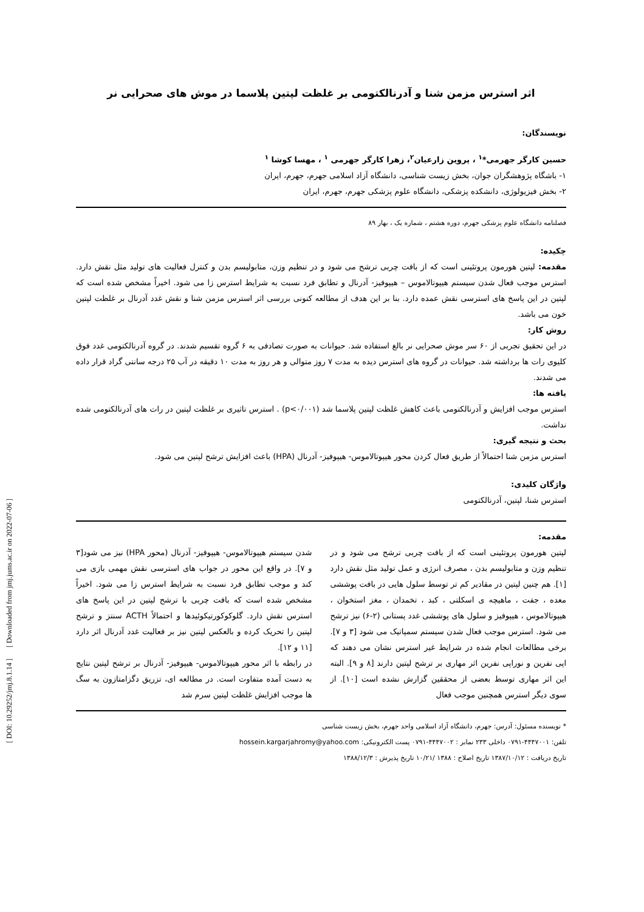اثر استرس مزمن شنا و آدرنالکتومی بر غلظت لپتین پلاسما در موش های صحرایی نر
نویسندگان:
حسین کارگر جهرمی*<sup>۱</sup> ، پروین زارعیان<sup>۲</sup>، زهرا کارگر جهرمی <sup>۱</sup> ، مهسا کوشا <sup>۱</sup>
۱- باشگاه پژوهشگران جوان، بخش زیست شناسی، دانشگاه آزاد اسلامی جهرم، جهرم، ایران
۲- بخش فیزیولوژی، دانشکده پزشکی، دانشگاه علوم پزشکی جهرم، جهرم، ایران
فصلنامه دانشگاه علوم پزشکی جهرم، دوره هشتم ، شماره یک ، بهار ۸۹
چکیده:
مقدمه: لپتین هورمون پروتئینی است که از بافت چربی ترشح می شود و در تنظیم وزن، متابولیسم بدن و کنترل فعالیت های تولید مثل نقش دارد. استرس موجب فعال شدن سیستم هیپوتالاموس – هیپوفیز- آدرنال و تطابق فرد نسبت به شرایط استرس زا می شود. اخیراً مشخص شده است که لپتین در این پاسخ های استرسی نقش عمده دارد. بنا بر این هدف از مطالعه کنونی بررسی اثر استرس مزمن شنا و نقش غدد آدرنال بر غلظت لپتین خون می باشد.
روش کار:
در این تحقیق تجربی از ۶۰ سر موش صحرایی نر بالغ استفاده شد. حیوانات به صورت تصادفی به ۶ گروه تقسیم شدند. در گروه آدرنالکتومی غدد فوق کلیوی رات ها برداشته شد. حیوانات در گروه های استرس دیده به مدت ۷ روز متوالی و هر روز به مدت ۱۰ دقیقه در آب ۲۵ درجه سانتی گراد قرار داده می شدند.
یافته ها:
استرس موجب افزایش و آدرنالکتومی باعث کاهش غلظت لپتین پلاسما شد (p<۰/۰۰۱) . استرس تاثیری بر غلظت لپتین در رات های آدرنالکتومی شده نداشت.
بحث و نتیجه گیری:
استرس مزمن شنا احتمالاً از طریق فعال کردن محور هیپوتالاموس- هیپوفیز- آدرنال (HPA) باعث افزایش ترشح لپتین می شود.
واژگان کلیدی:
استرس شنا، لپتین، آدرنالکتومی
مقدمه:
لپتین هورمون پروتئینی است که از بافت چربی ترشح می شود و در تنظیم وزن و متابولیسم بدن ، مصرف انرژی و عمل تولید مثل نقش دارد [۱]. هم چنین لپتین در مقادیر کم تر توسط سلول هایی در بافت پوششی معده ، جفت ، ماهیچه ی اسکلتی ، کبد ، تخمدان ، مغز استخوان ، هیپوتالاموس ، هیپوفیز و سلول های پوششی غدد پستانی (۲-۶) نیز ترشح می شود. استرس موجب فعال شدن سیستم سمپاتیک می شود [۳ و ۷]. برخی مطالعات انجام شده در شرایط غیر استرس نشان می دهند که اپی نفرین و نوراپی نفرین اثر مهاری بر ترشح لپتین دارند [۸ و ۹]. البته این اثر مهاری توسط بعضی از محققین گزارش نشده است [۱۰]. از سوی دیگر استرس همچنین موجب فعال
شدن سیستم هیپوتالاموس- هیپوفیز- آدرنال (محور HPA) نیز می شود[۳ و ۷]. در واقع این محور در جواب های استرسی نقش مهمی بازی می کند و موجب تطابق فرد نسبت به شرایط استرس زا می شود. اخیراً مشخص شده است که بافت چربی با ترشح لپتین در این پاسخ های استرس نقش دارد. گلوکوکورتیکوئیدها و احتمالاً ACTH سنتز و ترشح لپتین را تحریک کرده و بالعکس لپتین نیز بر فعالیت غدد آدرنال اثر دارد [۱۱ و ۱۲].
در رابطه با اثر محور هیپوتالاموس- هیپوفیز- آدرنال بر ترشح لپتین نتایج به دست آمده متفاوت است. در مطالعه ای، تزریق دگزامتازون به سگ ها موجب افزایش غلظت لپتین سرم شد
* نویسنده مسئول: آدرس: جهرم، دانشگاه آزاد اسلامی واحد جهرم، بخش زیست شناسی
تلفن: ۴۴۴۷۰۰۱-۰۷۹۱ داخلی ۲۳۳ نمابر : ۴۴۴۷۰۰۲-۰۷۹۱ پست الکترونیکی: hossein.kargarjahromy@yahoo.com
تاریخ دریافت : ۱۳۸۷/۱۰/۱۲ تاریخ اصلاح : ۱۳۸۸ /۱۰/۲۱ تاریخ پذیرش : ۱۳۸۸/۱۲/۳
[ DOI: 10.29252/jmj.8.1.14 ] [ Downloaded from jmj.jums.ac.ir on 2022-07-06 ]